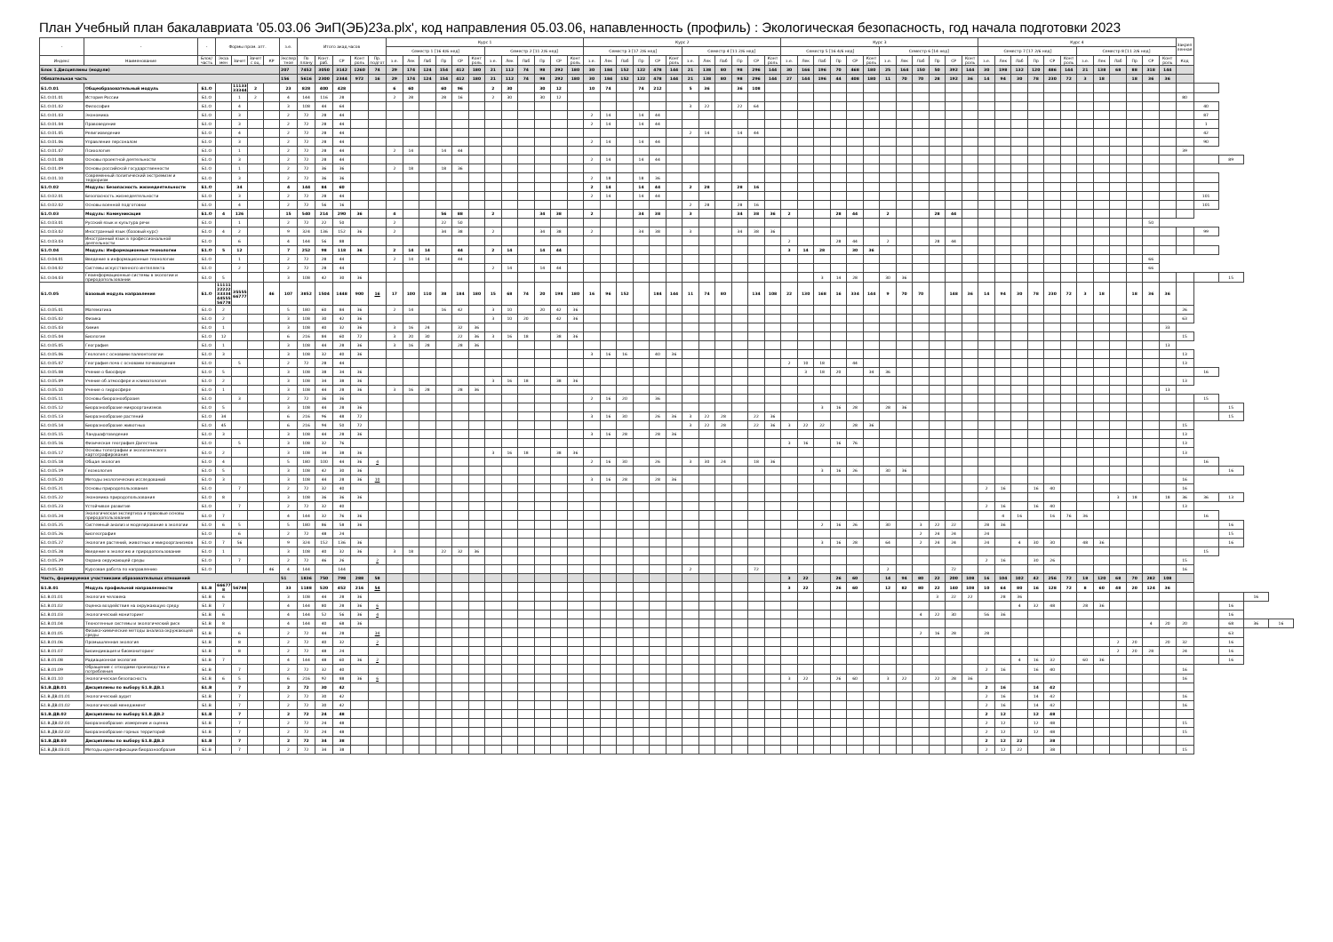План Учебный план бакалавриата '05.03.06 ЭиП(ЭБ)23а.plx', код направления 05.03.06, напавленность (профиль) : Экологическая безопасность, год начала подготовки 2023
| - | - | - | Формы пром. атт. | | | | з.е. | Итого акад.часов | | | | | Курс 1 | | | | | | | | | | | | Курс 2 | | | | | | | | | | | | Курс 3 | | | | | | | | | | | | Курс 4 | | | | | | | | | | | | Закреп ленная | | | | |
| --- | --- | --- | --- | --- | --- | --- | --- | --- | --- | --- | --- | --- | --- | --- | --- | --- | --- | --- | --- | --- | --- | --- | --- | --- | --- | --- | --- | --- | --- | --- | --- | --- | --- | --- | --- | --- | --- | --- | --- | --- | --- | --- | --- | --- | --- | --- | --- | --- | --- | --- | --- | --- | --- | --- | --- | --- | --- | --- | --- | --- | --- | --- | --- | --- | --- |
| | | | | | | | | | | | | | Семестр 1 [16 4/6 нед] | | | | | | Семестр 2 [11 2/6 нед] | | | | | | Семестр 3 [17 2/6 нед] | | | | | | Семестр 4 [11 2/6 нед] | | | | | | Семестр 5 [16 4/6 нед] | | | | | | Семестр 6 [14 нед] | | | | | | Семестр 7 [17 2/6 нед] | | | | | | Семестр 8 [11 2/6 нед] | | | | | | | | | | |
| Индекс | Наименование | Блок/ часть | Экза мен | Зачет | Зачет с оц. | КР | Экспер тное | По плану | Конт. раб. | СР | Конт роль | Пр. подгот | з.е. | Лек | Лаб | Пр | СР | Конт роль | з.е. | Лек | Лаб | Пр | СР | Конт роль | з.е. | Лек | Лаб | Пр | СР | Конт роль | з.е. | Лек | Лаб | Пр | СР | Конт роль | з.е. | Лек | Лаб | Пр | СР | Конт роль | з.е. | Лек | Лаб | Пр | СР | Конт роль | з.е. | Лек | Лаб | Пр | СР | Конт роль | з.е. | Лек | Лаб | Пр | СР | Конт роль | Код | | | | |
| Блок 1.Дисциплины (модули) | | | | | | | 207 | 7452 | 3050 | 3142 | 1260 | 74 | 29 | 174 | 124 | 154 | 412 | 180 | 21 | 112 | 74 | 98 | 292 | 180 | 30 | 184 | 152 | 122 | 478 | 144 | 21 | 138 | 80 | 98 | 296 | 144 | 30 | 166 | 196 | 70 | 468 | 180 | 25 | 164 | 150 | 50 | 392 | 144 | 30 | 198 | 132 | 120 | 486 | 144 | 21 | 138 | 68 | 88 | 318 | 144 | | | | | |
| Обязательная часть | | | | | | | 156 | 5616 | 2300 | 2344 | 972 | 16 | 29 | 174 | 124 | 154 | 412 | 180 | 21 | 112 | 74 | 98 | 292 | 180 | 30 | 184 | 152 | 122 | 478 | 144 | 21 | 138 | 80 | 98 | 296 | 144 | 27 | 144 | 196 | 44 | 408 | 180 | 11 | 70 | 70 | 28 | 192 | 36 | 14 | 94 | 30 | 78 | 230 | 72 | 3 | 18 | | 18 | 36 | 36 | | | | | |
| Б1.О.01 | Общеобразовательный модуль | Б1.О | | 11133 33344 | 2 | | 23 | 828 | 400 | 428 | | | 6 | 60 | | 60 | 96 | | 2 | 30 | | 30 | 12 | | 10 | 74 | | 74 | 212 | | 5 | 36 | | 36 | 108 | | | | | | | | | | | | | | | | | | | | | | | | | | | | | | |
| Б1.О.01.01 | История России | Б1.О | | 1 | 2 | | 4 | 144 | 116 | 28 | | | 2 | 28 | | 28 | 16 | | 2 | 30 | | 30 | 12 | | | | | | | | | | | | | | | | | | | | | | | | | | | | | | | | | | | | | | 80 | | | | |
| Б1.О.01.02 | Философия | Б1.О | | 4 | | | 3 | 108 | 44 | 64 | | | | | | | | | | | | | | | | | | | | | 3 | 22 | | 22 | 64 | | | | | | | | | | | | | | | | | | | | | | | | | | | 40 | | | |
| Б1.О.01.03 | Экономика | Б1.О | | 3 | | | 2 | 72 | 28 | 44 | | | | | | | | | | | | | | | 2 | 14 | | 14 | 44 | | | | | | | | | | | | | | | | | | | | | | | | | | | | | | | | | 87 | | | |
| Б1.О.01.04 | Правоведение | Б1.О | | 3 | | | 2 | 72 | 28 | 44 | | | | | | | | | | | | | | | 2 | 14 | | 14 | 44 | | | | | | | | | | | | | | | | | | | | | | | | | | | | | | | | | 1 | | | |
| Б1.О.01.05 | Религиоведение | Б1.О | | 4 | | | 2 | 72 | 28 | 44 | | | | | | | | | | | | | | | | | | | | | 2 | 14 | | 14 | 44 | | | | | | | | | | | | | | | | | | | | | | | | | | | 42 | | | |
| Б1.О.01.06 | Управление персоналом | Б1.О | | 3 | | | 2 | 72 | 28 | 44 | | | | | | | | | | | | | | | 2 | 14 | | 14 | 44 | | | | | | | | | | | | | | | | | | | | | | | | | | | | | | | | | 90 | | | |
| Б1.О.01.07 | Психология | Б1.О | | 1 | | | 2 | 72 | 28 | 44 | | | 2 | 14 | | 14 | 44 | | | | | | | | | | | | | | | | | | | | | | | | | | | | | | | | | | | | | | | | | | | | 39 | | | | |
| Б1.О.01.08 | Основы проектной деятельности | Б1.О | | 3 | | | 2 | 72 | 28 | 44 | | | | | | | | | | | | | | | 2 | 14 | | 14 | 44 | | | | | | | | | | | | | | | | | | | | | | | | | | | | | | | | | | 89 | | |
| Б1.О.01.09 | Основы российской государственности | Б1.О | | 1 | | | 2 | 72 | 36 | 36 | | | 2 | 18 | | 18 | 36 | | | | | | | | | | | | | | | | | | | | | | | | | | | | | | | | | | | | | | | | | | | | | | | | |
| Б1.О.01.10 | Современный политический экстремизм и терроризм | Б1.О | | 3 | | | 2 | 72 | 36 | 36 | | | | | | | | | | | | | | | 2 | 18 | | 18 | 36 | | | | | | | | | | | | | | | | | | | | | | | | | | | | | | | | | | | | |
| Б1.О.02 | Модуль: Безопасность жизнедеятельности | Б1.О | | 34 | | | 4 | 144 | 84 | 60 | | | | | | | | | | | | | | | 2 | 14 | | 14 | 44 | | 2 | 28 | | 28 | 16 | | | | | | | | | | | | | | | | | | | | | | | | | | | | | | |
| Б1.О.02.01 | Безопасность жизнедеятельности | Б1.О | | 3 | | | 2 | 72 | 28 | 44 | | | | | | | | | | | | | | | 2 | 14 | | 14 | 44 | | | | | | | | | | | | | | | | | | | | | | | | | | | | | | | | | 101 | | | |
| Б1.О.02.02 | Основы военной подготовки | Б1.О | | 4 | | | 2 | 72 | 56 | 16 | | | | | | | | | | | | | | | | | | | | | 2 | 28 | | 28 | 16 | | | | | | | | | | | | | | | | | | | | | | | | | | | 101 | | | |
| Б1.О.03 | Модуль: Коммуникация | Б1.О | 4 | 126 | | | 15 | 540 | 214 | 290 | 36 | | 4 | | | 56 | 88 | | 2 | | | 34 | 38 | | 2 | | | 34 | 38 | | 3 | | | 34 | 38 | 36 | 2 | | | 28 | 44 | | 2 | | | 28 | 44 | | | | | | | | | | | | | | | | | | |
| Б1.О.03.01 | Русский язык и культура речи | Б1.О | | 1 | | | 2 | 72 | 22 | 50 | | | 2 | | | 22 | 50 | | | | | | | | | | | | | | | | | | | | | | | | | | | | | | | | | | | | | | | | | | 50 | | | | | | |
| Б1.О.03.02 | Иностранный язык (базовый курс) | Б1.О | 4 | 2 | | | 9 | 324 | 136 | 152 | 36 | | 2 | | | 34 | 38 | | 2 | | | 34 | 38 | | 2 | | | 34 | 38 | | 3 | | | 34 | 38 | 36 | | | | | | | | | | | | | | | | | | | | | | | | | | 99 | | | |
| Б1.О.03.03 | Иностранный язык в профессиональной деятельности | Б1.О | | 6 | | | 4 | 144 | 56 | 88 | | | | | | | | | | | | | | | | | | | | | | | | | | | 2 | | | 28 | 44 | | 2 | | | 28 | 44 | | | | | | | | | | | | | | | | | | |
| Б1.О.04 | Модуль: Информационные технологии | Б1.О | 5 | 12 | | | 7 | 252 | 98 | 118 | 36 | | 2 | 14 | 14 | | 44 | | 2 | 14 | | 14 | 44 | | | | | | | | | | | | | | 3 | 14 | 28 | | 30 | 36 | | | | | | | | | | | | | | | | | | | | | | | |
| Б1.О.04.01 | Введение в информационные технологии | Б1.О | | 1 | | | 2 | 72 | 28 | 44 | | | 2 | 14 | 14 | | 44 | | | | | | | | | | | | | | | | | | | | | | | | | | | | | | | | | | | | | | | | | | 66 | | | | | | |
| Б1.О.04.02 | Системы искусственного интеллекта | Б1.О | | 2 | | | 2 | 72 | 28 | 44 | | | | | | | | | 2 | 14 | | 14 | 44 | | | | | | | | | | | | | | | | | | | | | | | | | | | | | | | | | | | | 66 | | | | | | |
| Б1.О.04.03 | Геоинформационные системы в экологии и природопользовании | Б1.О | 5 | | | | 3 | 108 | 42 | 30 | 36 | | | | | | | | | | | | | | | | | | | | | | | | | | | | 3 | 14 | 28 | | 30 | 36 | | | | | | | | | | | | | | | | | | | 15 | | |
| Б1.О.05 | Базовый модуль направления | Б1.О | 11111 22222 33334 44555 56778 | 35555 66777 | | 46 | 107 | 3852 | 1504 | 1448 | 900 | 16 | 17 | 100 | 110 | 38 | 184 | 180 | 15 | 68 | 74 | 20 | 198 | 180 | 16 | 96 | 152 | | 184 | 144 | 11 | 74 | 80 | | 134 | 108 | 22 | 130 | 168 | 16 | 334 | 144 | 9 | 70 | 70 | | 148 | 36 | 14 | 94 | 30 | 78 | 230 | 72 | 3 | 18 | | 18 | 36 | 36 | | | | | |
| Б1.О.05.01 | Математика | Б1.О | 2 | | | | 5 | 180 | 60 | 84 | 36 | | 2 | 14 | | 16 | 42 | | 3 | 10 | | 20 | 42 | 36 | | | | | | | | | | | | | | | | | | | | | | | | | | | | | | | | | | | | | 26 | | | | |
| Б1.О.05.02 | Физика | Б1.О | 2 | | | | 3 | 108 | 30 | 42 | 36 | | | | | | | | 3 | 10 | 20 | | 42 | 36 | | | | | | | | | | | | | | | | | | | | | | | | | | | | | | | | | | | | | 63 | | | | |
| Б1.О.05.03 | Химия | Б1.О | 1 | | | | 3 | 108 | 40 | 32 | 36 | | 3 | 16 | 24 | | 32 | 36 | | | | | | | | | | | | | | | | | | | | | | | | | | | | | | | | | | | | | | | | | | 33 | | | | | |
| Б1.О.05.04 | Биология | Б1.О | 12 | | | | 6 | 216 | 84 | 60 | 72 | | 3 | 20 | 30 | | 22 | 36 | 3 | 16 | 18 | | 38 | 36 | | | | | | | | | | | | | | | | | | | | | | | | | | | | | | | | | | | | | 15 | | | | |
| Б1.О.05.05 | География | Б1.О | 1 | | | | 3 | 108 | 44 | 28 | 36 | | 3 | 16 | 28 | | 28 | 36 | | | | | | | | | | | | | | | | | | | | | | | | | | | | | | | | | | | | | | | | | | 13 | | | | | |
| Б1.О.05.06 | Геология с основами палеонтологии | Б1.О | 3 | | | | 3 | 108 | 32 | 40 | 36 | | | | | | | | | | | | | | 3 | 16 | 16 | | 40 | 36 | | | | | | | | | | | | | | | | | | | | | | | | | | | | | | | 13 | | | | |
| Б1.О.05.07 | География почв с основами почвоведения | Б1.О | | 5 | | | 2 | 72 | 28 | 44 | | | | | | | | | | | | | | | | | | | | | | | | | | | 2 | 10 | 18 | | 44 | | | | | | | | | | | | | | | | | | | | 13 | | | | |
| Б1.О.05.08 | Учение о биосфере | Б1.О | 5 | | | | 3 | 108 | 38 | 34 | 36 | | | | | | | | | | | | | | | | | | | | | | | | | | | 3 | 18 | 20 | | 34 | 36 | | | | | | | | | | | | | | | | | | | 16 | | | |
| Б1.О.05.09 | Учение об атмосфере и климатология | Б1.О | 2 | | | | 3 | 108 | 34 | 38 | 36 | | | | | | | | 3 | 16 | 18 | | 38 | 36 | | | | | | | | | | | | | | | | | | | | | | | | | | | | | | | | | | | | | 13 | | | | |
| Б1.О.05.10 | Учение о гидросфере | Б1.О | 1 | | | | 3 | 108 | 44 | 28 | 36 | | 3 | 16 | 28 | | 28 | 36 | | | | | | | | | | | | | | | | | | | | | | | | | | | | | | | | | | | | | | | | | | 13 | | | | | |
| Б1.О.05.11 | Основы биоразнообразия | Б1.О | | 3 | | | 2 | 72 | 36 | 36 | | | | | | | | | | | | | | | 2 | 16 | 20 | | 36 | | | | | | | | | | | | | | | | | | | | | | | | | | | | | | | | | 15 | | | |
| Б1.О.05.12 | Биоразнообразие микроорганизмов | Б1.О | 5 | | | | 3 | 108 | 44 | 28 | 36 | | | | | | | | | | | | | | | | | | | | | | | | | | | | 3 | 16 | 28 | | 28 | 36 | | | | | | | | | | | | | | | | | | | 15 | | |
| Б1.О.05.13 | Биоразнообразие растений | Б1.О | 34 | | | | 6 | 216 | 96 | 48 | 72 | | | | | | | | | | | | | | 3 | 16 | 30 | | 26 | 36 | 3 | 22 | 28 | | 22 | 36 | | | | | | | | | | | | | | | | | | | | | | | | | | | 15 | | |
| Б1.О.05.14 | Биоразнообразие животных | Б1.О | 45 | | | | 6 | 216 | 94 | 50 | 72 | | | | | | | | | | | | | | | | | | | | 3 | 22 | 28 | | 22 | 36 | 3 | 22 | 22 | | 28 | 36 | | | | | | | | | | | | | | | | | | | 15 | | | | |
| Б1.О.05.15 | Ландшафтоведение | Б1.О | 3 | | | | 3 | 108 | 44 | 28 | 36 | | | | | | | | | | | | | | 3 | 16 | 28 | | 28 | 36 | | | | | | | | | | | | | | | | | | | | | | | | | | | | | | | 13 | | | | |
| Б1.О.05.16 | Физическая география Дагестана | Б1.О | | 5 | | | 3 | 108 | 32 | 76 | | | | | | | | | | | | | | | | | | | | | | | | | | | 3 | 16 | | 16 | 76 | | | | | | | | | | | | | | | | | | | | 13 | | | | |
| Б1.О.05.17 | Основы топографии и экологического картографирования | Б1.О | 2 | | | | 3 | 108 | 34 | 38 | 36 | | | | | | | | 3 | 16 | 18 | | 38 | 36 | | | | | | | | | | | | | | | | | | | | | | | | | | | | | | | | | | | | | 13 | | | | |
| Б1.О.05.18 | Общая экология | Б1.О | 4 | | | | 5 | 180 | 100 | 44 | 36 | 4 | | | | | | | | | | | | | 2 | 16 | 30 | | 26 | | 3 | 30 | 24 | | 18 | 36 | | | | | | | | | | | | | | | | | | | | | | | | | | 16 | | | |
| Б1.О.05.19 | Геоэкология | Б1.О | 5 | | | | 3 | 108 | 42 | 30 | 36 | | | | | | | | | | | | | | | | | | | | | | | | | | | | 3 | 16 | 26 | | 30 | 36 | | | | | | | | | | | | | | | | | | | 16 | | |
| Б1.О.05.20 | Методы экологических исследований | Б1.О | 3 | | | | 3 | 108 | 44 | 28 | 36 | 10 | | | | | | | | | | | | | 3 | 16 | 28 | | 28 | 36 | | | | | | | | | | | | | | | | | | | | | | | | | | | | | | | 16 | | | | |
| Б1.О.05.21 | Основы природопользования | Б1.О | | 7 | | | 2 | 72 | 32 | 40 | | | | | | | | | | | | | | | | | | | | | | | | | | | | | | | | | | | | | | | 2 | 16 | | 16 | 40 | | | | | | | | 16 | | | | |
| Б1.О.05.22 | Экономика природопользования | Б1.О | 8 | | | | 3 | 108 | 36 | 36 | 36 | | | | | | | | | | | | | | | | | | | | | | | | | | | | | | | | | | | | | | | | | | | | | | 3 | 18 | | 18 | 36 | 36 | 13 | | |
| Б1.О.05.23 | Устойчивое развитие | Б1.О | | 7 | | | 2 | 72 | 32 | 40 | | | | | | | | | | | | | | | | | | | | | | | | | | | | | | | | | | | | | | | 2 | 16 | | 16 | 40 | | | | | | | | 13 | | | | |
| Б1.О.05.24 | Экологическая экспертиза и правовые основы природопользования | Б1.О | 7 | | | | 4 | 144 | 32 | 76 | 36 | | | | | | | | | | | | | | | | | | | | | | | | | | | | | | | | | | | | | | | 4 | 16 | | 16 | 76 | 36 | | | | | | | 16 | | | |
| Б1.О.05.25 | Системный анализ и моделирование в экологии | Б1.О | 6 | 5 | | | 5 | 180 | 86 | 58 | 36 | | | | | | | | | | | | | | | | | | | | | | | | | | | | 2 | 16 | 26 | | 30 | | 3 | 22 | 22 | | 28 | 36 | | | | | | | | | | | | | 16 | | |
| Б1.О.05.26 | Биогеография | Б1.О | | 6 | | | 2 | 72 | 48 | 24 | | | | | | | | | | | | | | | | | | | | | | | | | | | | | | | | | | | 2 | 24 | 24 | | 24 | | | | | | | | | | | | | | 15 | | |
| Б1.О.05.27 | Экология растений, животных и микроорганизмов | Б1.О | 7 | 56 | | | 9 | 324 | 152 | 136 | 36 | | | | | | | | | | | | | | | | | | | | | | | | | | | | 3 | 16 | 28 | | 64 | | 2 | 24 | 24 | | 24 | | 4 | 30 | 30 | | 48 | 36 | | | | | | | 16 | | |
| Б1.О.05.28 | Введение в экологию и природопользование | Б1.О | 1 | | | | 3 | 108 | 40 | 32 | 36 | | 3 | 18 | | 22 | 32 | 36 | | | | | | | | | | | | | | | | | | | | | | | | | | | | | | | | | | | | | | | | | | | | 15 | | | |
| Б1.О.05.29 | Охрана окружающей среды | Б1.О | | 7 | | | 2 | 72 | 46 | 26 | | 2 | | | | | | | | | | | | | | | | | | | | | | | | | | | | | | | | | | | | | 2 | 16 | | 30 | 26 | | | | | | | | 15 | | | | |
| Б1.О.05.30 | Курсовая работа по направлению | Б1.О | | | | 46 | 4 | 144 | | 144 | | | | | | | | | | | | | | | | | | | | | 2 | | | | 72 | | | | | | | | 2 | | | | 72 | | | | | | | | | | | | | | 16 | | | | |
| Часть, формируемая участниками образовательных отношений | | | | | | | 51 | 1836 | 750 | 798 | 288 | 58 | | | | | | | | | | | | | | | | | | | | | | | | | 3 | 22 | | 26 | 60 | | 14 | 94 | 80 | 22 | 200 | 108 | 16 | 104 | 102 | 42 | 256 | 72 | 18 | 120 | 68 | 70 | 282 | 108 | | | | | |
| Б1.В.01 | Модуль профильной направленности | Б1.В | 66677 8 | 56788 | | | 33 | 1188 | 520 | 452 | 216 | 54 | | | | | | | | | | | | | | | | | | | | | | | | | 3 | 22 | | 26 | 60 | | 12 | 82 | 80 | 22 | 140 | 108 | 10 | 64 | 80 | 16 | 128 | 72 | 8 | 60 | 48 | 20 | 124 | 36 | | | | | |
| Б1.В.01.01 | Экология человека | Б1.В | 6 | | | | 3 | 108 | 44 | 28 | 36 | | | | | | | | | | | | | | | | | | | | | | | | | | | | | | | | | | | 3 | 22 | 22 | | 28 | 36 | | | | | | | | | | | | | 16 | |
| Б1.В.01.02 | Оценка воздействия на окружающую среду | Б1.В | 7 | | | | 4 | 144 | 80 | 28 | 36 | 6 | | | | | | | | | | | | | | | | | | | | | | | | | | | | | | | | | | | | | | | 4 | 32 | 48 | | 28 | 36 | | | | | | | 16 | | |
| Б1.В.01.03 | Экологический мониторинг | Б1.В | 6 | | | | 4 | 144 | 52 | 56 | 36 | 4 | | | | | | | | | | | | | | | | | | | | | | | | | | | | | | | | | 4 | 22 | 30 | | 56 | 36 | | | | | | | | | | | | | 16 | | |
| Б1.В.01.04 | Техногенные системы и экологический риск | Б1.В | 8 | | | | 4 | 144 | 40 | 68 | 36 | | | | | | | | | | | | | | | | | | | | | | | | | | | | | | | | | | | | | | | | | | | | | | | | 4 | 20 | 20 | | 68 | 36 | 16 |
| Б1.В.01.05 | Физико-химические методы анализа окружающей среды | Б1.В | | 6 | | | 2 | 72 | 44 | 28 | | 34 | | | | | | | | | | | | | | | | | | | | | | | | | | | | | | | | | 2 | 16 | 28 | | 28 | | | | | | | | | | | | | | 63 | | |
| Б1.В.01.06 | Промышленная экология | Б1.В | | 8 | | | 2 | 72 | 40 | 32 | | 2 | | | | | | | | | | | | | | | | | | | | | | | | | | | | | | | | | | | | | | | | | | | | | 2 | 20 | | 20 | 32 | | 16 | | |
| Б1.В.01.07 | Биоиндикация и биомониторинг | Б1.В | | 8 | | | 2 | 72 | 48 | 24 | | | | | | | | | | | | | | | | | | | | | | | | | | | | | | | | | | | | | | | | | | | | | | | 2 | 20 | 28 | | 24 | | 16 | | |
| Б1.В.01.08 | Радиационная экология | Б1.В | 7 | | | | 4 | 144 | 48 | 60 | 36 | 2 | | | | | | | | | | | | | | | | | | | | | | | | | | | | | | | | | | | | | | | 4 | 16 | 32 | | 60 | 36 | | | | | | | 16 | | |
| Б1.В.01.09 | Обращение с отходами производства и потребления | Б1.В | | 7 | | | 2 | 72 | 32 | 40 | | | | | | | | | | | | | | | | | | | | | | | | | | | | | | | | | | | | | | | 2 | 16 | | 16 | 40 | | | | | | | | 16 | | | | |
| Б1.В.01.10 | Экологическая безопасность | Б1.В | 6 | 5 | | | 6 | 216 | 92 | 88 | 36 | 6 | | | | | | | | | | | | | | | | | | | | | | | | | 3 | 22 | | 26 | 60 | | 3 | 22 | | 22 | 28 | 36 | | | | | | | | | | | | | 16 | | | | |
| Б1.В.ДВ.01 | Дисциплины по выбору Б1.В.ДВ.1 | Б1.В | | 7 | | | 2 | 72 | 30 | 42 | | | | | | | | | | | | | | | | | | | | | | | | | | | | | | | | | | | | | | | 2 | 16 | | 14 | 42 | | | | | | | | | | | | |
| Б1.В.ДВ.01.01 | Экологический аудит | Б1.В | | 7 | | | 2 | 72 | 30 | 42 | | | | | | | | | | | | | | | | | | | | | | | | | | | | | | | | | | | | | | | 2 | 16 | | 14 | 42 | | | | | | | | 16 | | | | |
| Б1.В.ДВ.01.02 | Экологический менеджмент | Б1.В | | 7 | | | 2 | 72 | 30 | 42 | | | | | | | | | | | | | | | | | | | | | | | | | | | | | | | | | | | | | | | 2 | 16 | | 14 | 42 | | | | | | | | 16 | | | | |
| Б1.В.ДВ.02 | Дисциплины по выбору Б1.В.ДВ.2 | Б1.В | | 7 | | | 2 | 72 | 24 | 48 | | | | | | | | | | | | | | | | | | | | | | | | | | | | | | | | | | | | | | | 2 | 12 | | 12 | 48 | | | | | | | | | | | | |
| Б1.В.ДВ.02.01 | Биоразнообразие: измерение и оценка | Б1.В | | 7 | | | 2 | 72 | 24 | 48 | | | | | | | | | | | | | | | | | | | | | | | | | | | | | | | | | | | | | | | 2 | 12 | | 12 | 48 | | | | | | | | 15 | | | | |
| Б1.В.ДВ.02.02 | Биоразнообразие горных территорий | Б1.В | | 7 | | | 2 | 72 | 24 | 48 | | | | | | | | | | | | | | | | | | | | | | | | | | | | | | | | | | | | | | | 2 | 12 | | 12 | 48 | | | | | | | | 15 | | | | |
| Б1.В.ДВ.03 | Дисциплины по выбору Б1.В.ДВ.3 | Б1.В | | 7 | | | 2 | 72 | 34 | 38 | | | | | | | | | | | | | | | | | | | | | | | | | | | | | | | | | | | | | | | 2 | 12 | 22 | | 38 | | | | | | | | | | | | |
| Б1.В.ДВ.03.01 | Методы идентификации биоразнообразия | Б1.В | | 7 | | | 2 | 72 | 34 | 38 | | | | | | | | | | | | | | | | | | | | | | | | | | | | | | | | | | | | | | | 2 | 12 | 22 | | 38 | | | | | | | | 15 | | | | |